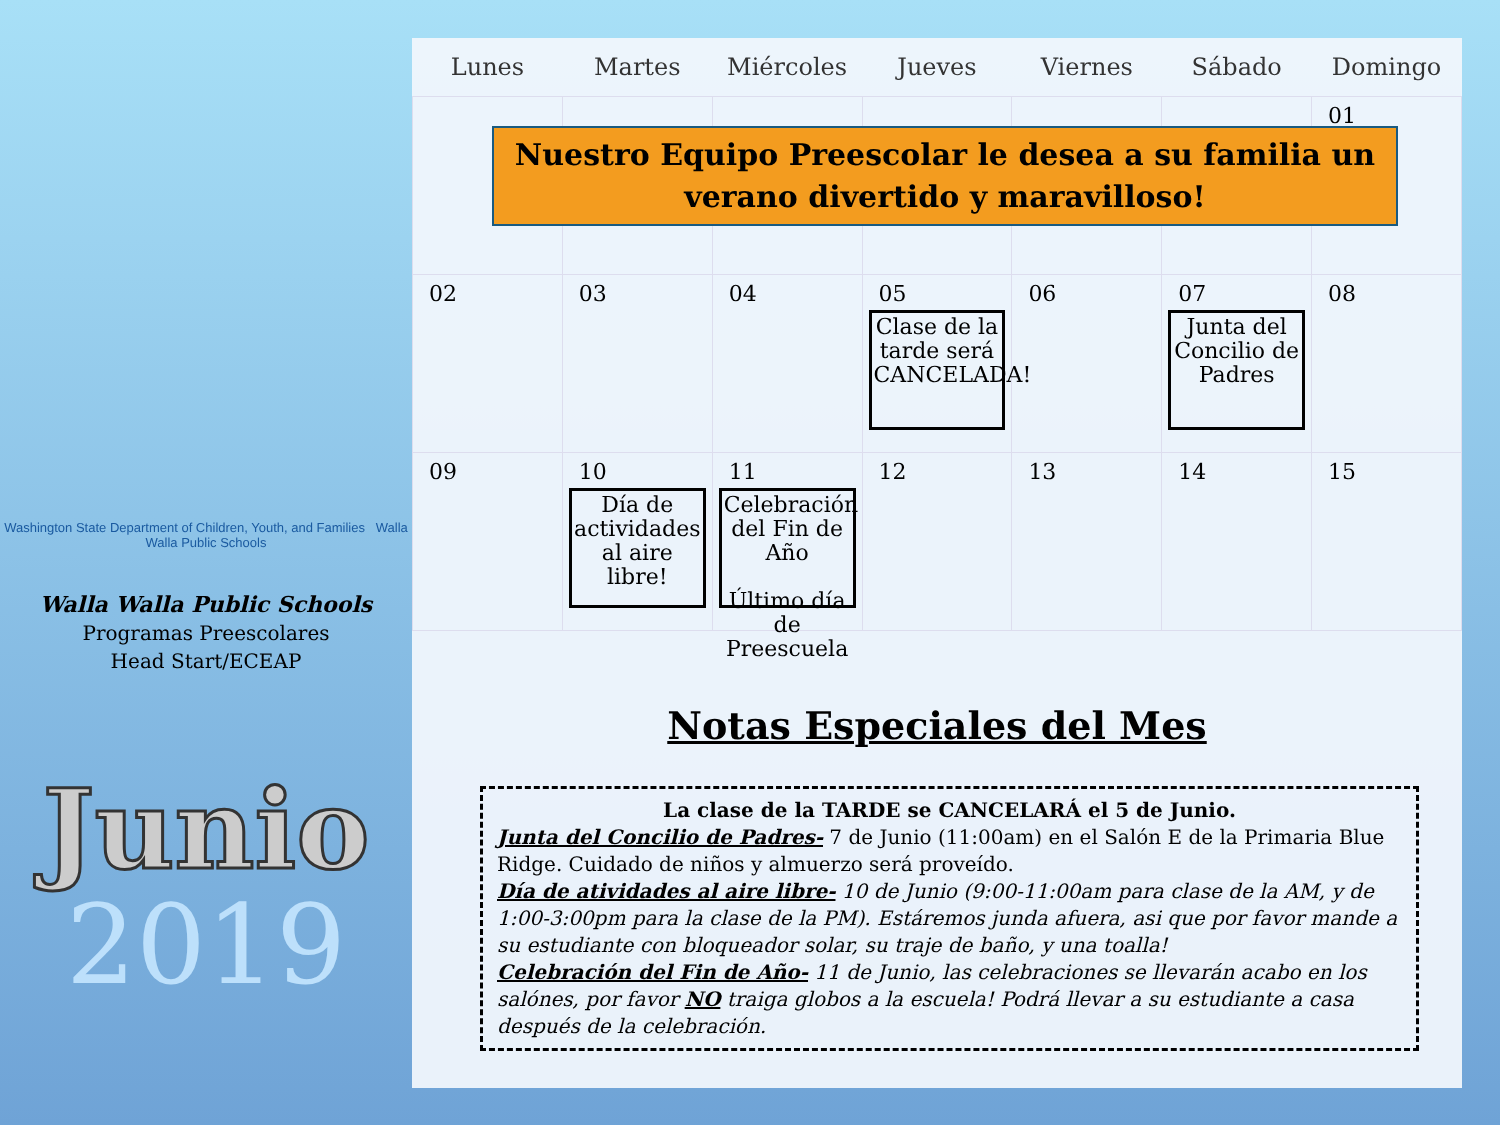Washington State Department of Children, Youth, and Families Walla Walla Public Schools
Walla Walla Public Schools
Programas Preescolares
Head Start/ECEAP
Junio
2019
| Lunes | Martes | Miércoles | Jueves | Viernes | Sábado | Domingo |
| --- | --- | --- | --- | --- | --- | --- |
| | | | | | | 01 |
| 02 | 03 | 04 | 05 Clase de la tarde será CANCELADA! | 06 | 07 Junta del Concilio de Padres | 08 |
| 09 | 10 Día de actividades al aire libre! | 11 Celebración del Fin de Año Último día de Preescuela | 12 | 13 | 14 | 15 |
Nuestro Equipo Preescolar le desea a su familia un verano divertido y maravilloso!
Notas Especiales del Mes
La clase de la TARDE se CANCELARÁ el 5 de Junio.
Junta del Concilio de Padres- 7 de Junio (11:00am) en el Salón E de la Primaria Blue Ridge. Cuidado de niños y almuerzo será proveído.
Día de atividades al aire libre- 10 de Junio (9:00-11:00am para clase de la AM, y de 1:00-3:00pm para la clase de la PM). Estáremos junda afuera, asi que por favor mande a su estudiante con bloqueador solar, su traje de baño, y una toalla!
Celebración del Fin de Año- 11 de Junio, las celebraciones se llevarán acabo en los salónes, por favor NO traiga globos a la escuela! Podrá llevar a su estudiante a casa después de la celebración.